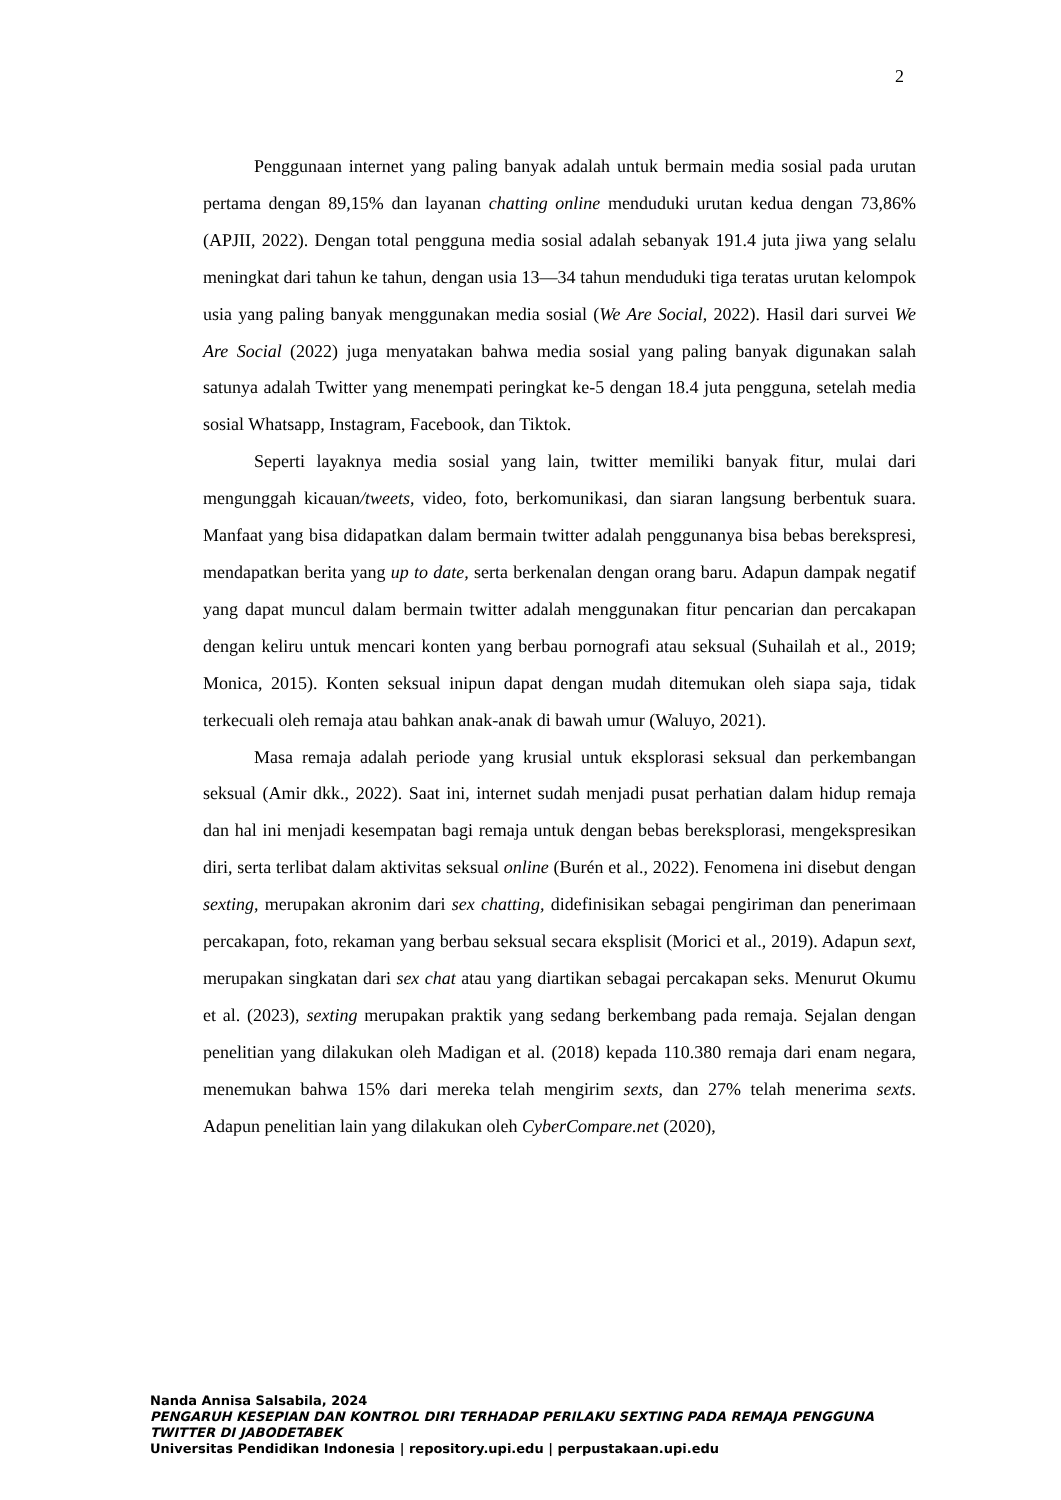2
Penggunaan internet yang paling banyak adalah untuk bermain media sosial pada urutan pertama dengan 89,15% dan layanan chatting online menduduki urutan kedua dengan 73,86% (APJII, 2022). Dengan total pengguna media sosial adalah sebanyak 191.4 juta jiwa yang selalu meningkat dari tahun ke tahun, dengan usia 13—34 tahun menduduki tiga teratas urutan kelompok usia yang paling banyak menggunakan media sosial (We Are Social, 2022). Hasil dari survei We Are Social (2022) juga menyatakan bahwa media sosial yang paling banyak digunakan salah satunya adalah Twitter yang menempati peringkat ke-5 dengan 18.4 juta pengguna, setelah media sosial Whatsapp, Instagram, Facebook, dan Tiktok.
Seperti layaknya media sosial yang lain, twitter memiliki banyak fitur, mulai dari mengunggah kicauan/tweets, video, foto, berkomunikasi, dan siaran langsung berbentuk suara. Manfaat yang bisa didapatkan dalam bermain twitter adalah penggunanya bisa bebas berekspresi, mendapatkan berita yang up to date, serta berkenalan dengan orang baru. Adapun dampak negatif yang dapat muncul dalam bermain twitter adalah menggunakan fitur pencarian dan percakapan dengan keliru untuk mencari konten yang berbau pornografi atau seksual (Suhailah et al., 2019; Monica, 2015). Konten seksual inipun dapat dengan mudah ditemukan oleh siapa saja, tidak terkecuali oleh remaja atau bahkan anak-anak di bawah umur (Waluyo, 2021).
Masa remaja adalah periode yang krusial untuk eksplorasi seksual dan perkembangan seksual (Amir dkk., 2022). Saat ini, internet sudah menjadi pusat perhatian dalam hidup remaja dan hal ini menjadi kesempatan bagi remaja untuk dengan bebas bereksplorasi, mengekspresikan diri, serta terlibat dalam aktivitas seksual online (Burén et al., 2022). Fenomena ini disebut dengan sexting, merupakan akronim dari sex chatting, didefinisikan sebagai pengiriman dan penerimaan percakapan, foto, rekaman yang berbau seksual secara eksplisit (Morici et al., 2019). Adapun sext, merupakan singkatan dari sex chat atau yang diartikan sebagai percakapan seks. Menurut Okumu et al. (2023), sexting merupakan praktik yang sedang berkembang pada remaja. Sejalan dengan penelitian yang dilakukan oleh Madigan et al. (2018) kepada 110.380 remaja dari enam negara, menemukan bahwa 15% dari mereka telah mengirim sexts, dan 27% telah menerima sexts. Adapun penelitian lain yang dilakukan oleh CyberCompare.net (2020),
Nanda Annisa Salsabila, 2024
PENGARUH KESEPIAN DAN KONTROL DIRI TERHADAP PERILAKU SEXTING PADA REMAJA PENGGUNA TWITTER DI JABODETABEK
Universitas Pendidikan Indonesia | repository.upi.edu | perpustakaan.upi.edu